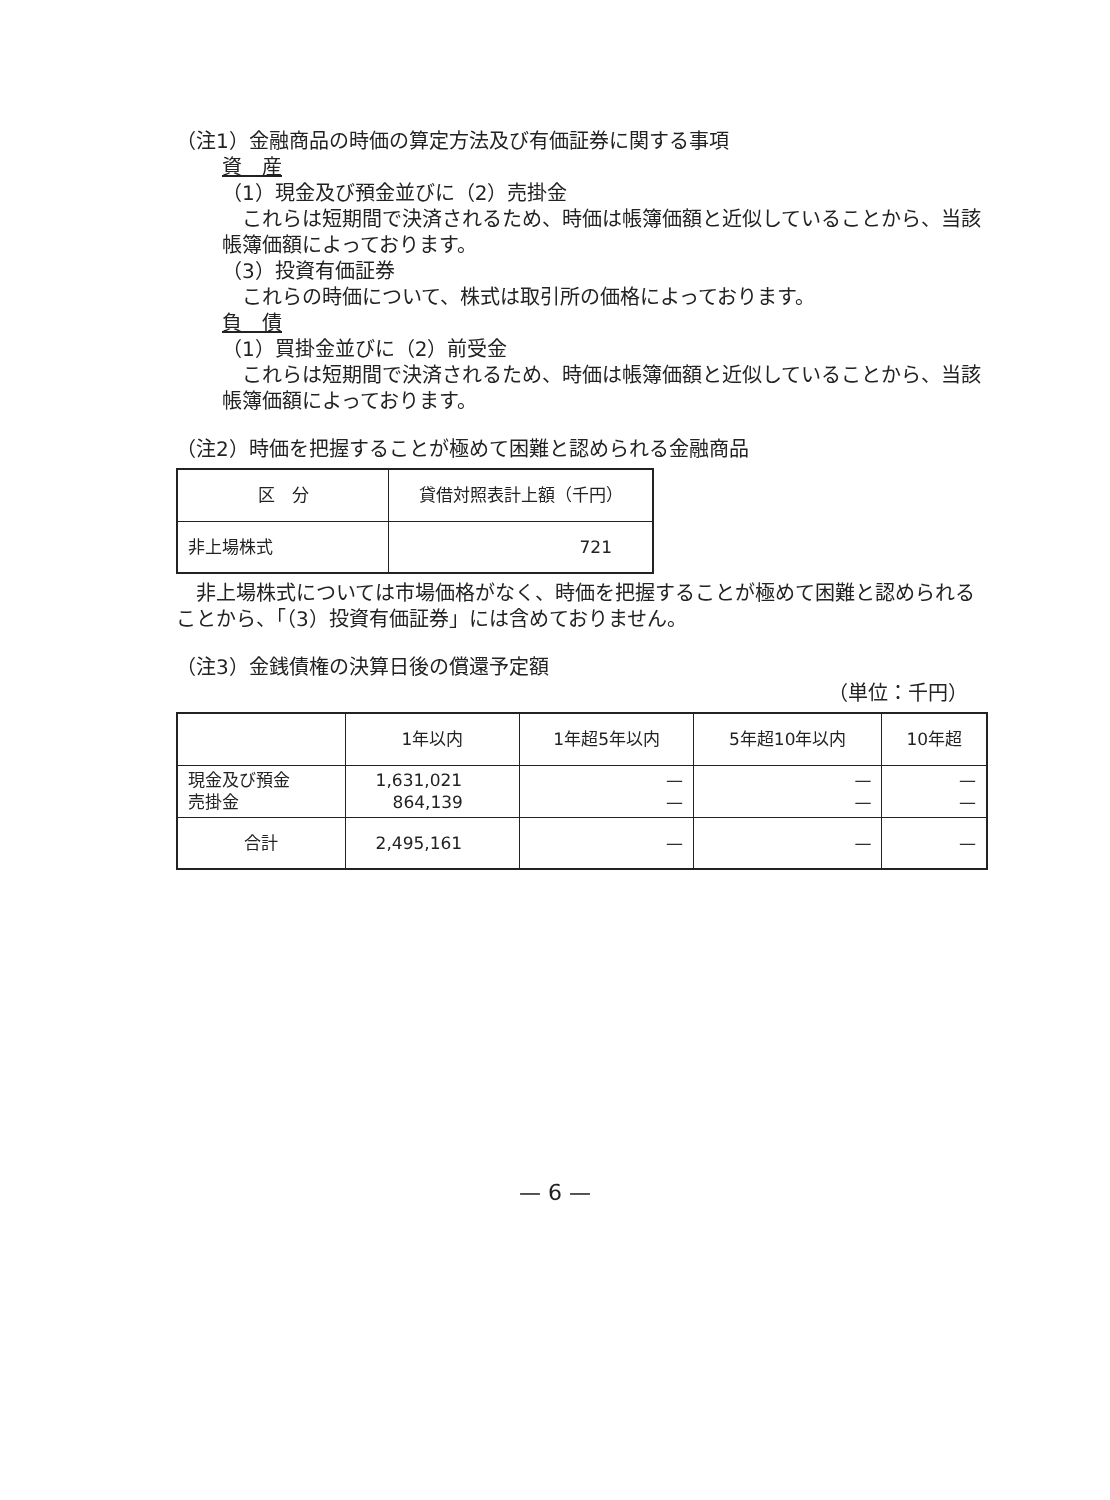（注1）金融商品の時価の算定方法及び有価証券に関する事項
資　産
（1）現金及び預金並びに（2）売掛金
　これらは短期間で決済されるため、時価は帳簿価額と近似していることから、当該帳簿価額によっております。
（3）投資有価証券
　これらの時価について、株式は取引所の価格によっております。
負　債
（1）買掛金並びに（2）前受金
　これらは短期間で決済されるため、時価は帳簿価額と近似していることから、当該帳簿価額によっております。
（注2）時価を把握することが極めて困難と認められる金融商品
| 区 分 | 貸借対照表計上額（千円） |
| 非上場株式 | 721 |
　非上場株式については市場価格がなく、時価を把握することが極めて困難と認められることから、「（3）投資有価証券」には含めておりません。
（注3）金銭債権の決算日後の償還予定額
（単位：千円）
| | 1年以内 | 1年超5年以内 | 5年超10年以内 | 10年超 |
| 現金及び預金 売掛金 | 1,631,021 864,139 | — — | — — | — — |
| 合計 | 2,495,161 | — | — | — |
— 6 —